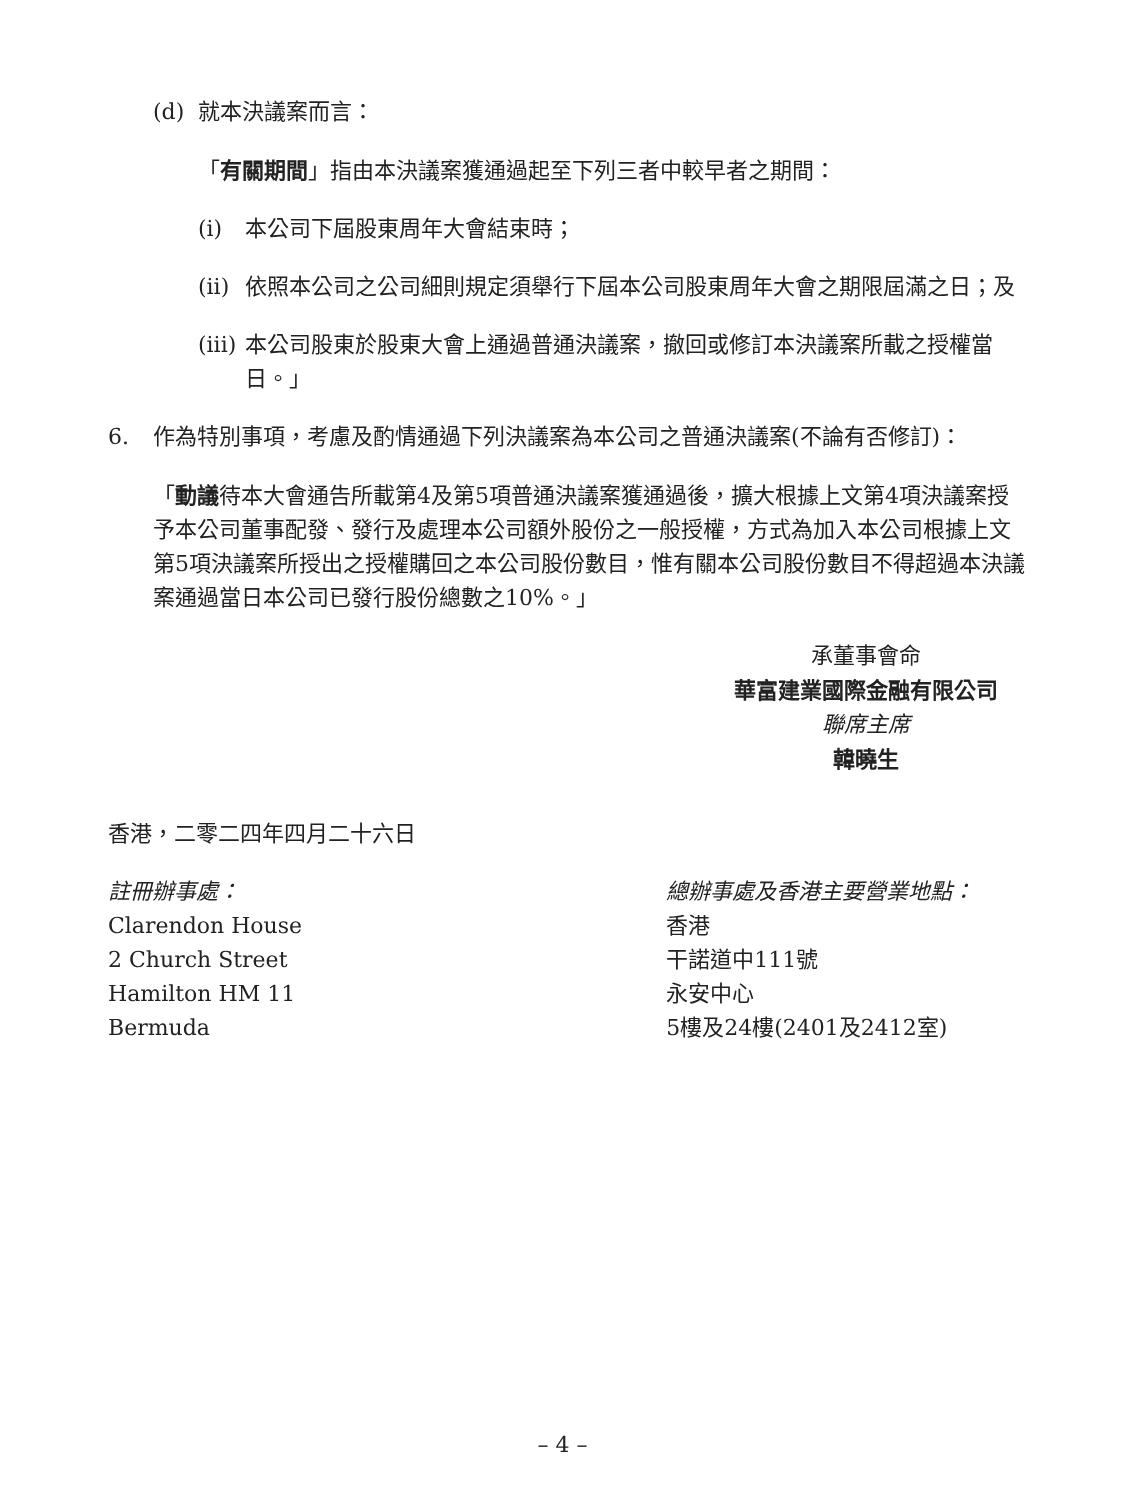(d) 就本決議案而言：
「有關期間」指由本決議案獲通過起至下列三者中較早者之期間：
(i) 本公司下屆股東周年大會結束時；
(ii) 依照本公司之公司細則規定須舉行下屆本公司股東周年大會之期限屆滿之日；及
(iii) 本公司股東於股東大會上通過普通決議案，撤回或修訂本決議案所載之授權當日。」
6. 作為特別事項，考慮及酌情通過下列決議案為本公司之普通決議案(不論有否修訂)：
「動議待本大會通告所載第4及第5項普通決議案獲通過後，擴大根據上文第4項決議案授予本公司董事配發、發行及處理本公司額外股份之一般授權，方式為加入本公司根據上文第5項決議案所授出之授權購回之本公司股份數目，惟有關本公司股份數目不得超過本決議案通過當日本公司已發行股份總數之10%。」
承董事會命
華富建業國際金融有限公司
聯席主席
韓曉生
香港，二零二四年四月二十六日
註冊辦事處：
Clarendon House
2 Church Street
Hamilton HM 11
Bermuda
總辦事處及香港主要營業地點：
香港
干諾道中111號
永安中心
5樓及24樓(2401及2412室)
– 4 –